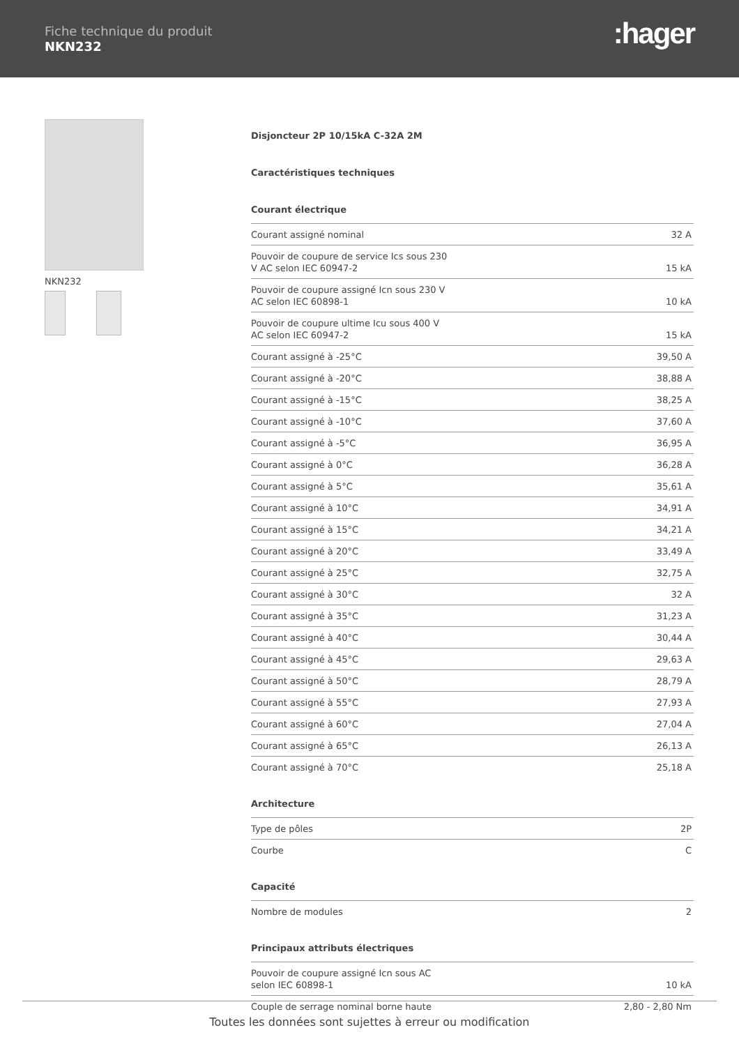Fiche technique du produit
NKN232
:hager
NKN232
Disjoncteur 2P 10/15kA C-32A 2M
Caractéristiques techniques
Courant électrique
| Courant assigné nominal | 32 A |
| Pouvoir de coupure de service Ics sous 230 V AC selon IEC 60947-2 | 15 kA |
| Pouvoir de coupure assigné Icn sous 230 V AC selon IEC 60898-1 | 10 kA |
| Pouvoir de coupure ultime Icu sous 400 V AC selon IEC 60947-2 | 15 kA |
| Courant assigné à -25°C | 39,50 A |
| Courant assigné à -20°C | 38,88 A |
| Courant assigné à -15°C | 38,25 A |
| Courant assigné à -10°C | 37,60 A |
| Courant assigné à -5°C | 36,95 A |
| Courant assigné à 0°C | 36,28 A |
| Courant assigné à 5°C | 35,61 A |
| Courant assigné à 10°C | 34,91 A |
| Courant assigné à 15°C | 34,21 A |
| Courant assigné à 20°C | 33,49 A |
| Courant assigné à 25°C | 32,75 A |
| Courant assigné à 30°C | 32 A |
| Courant assigné à 35°C | 31,23 A |
| Courant assigné à 40°C | 30,44 A |
| Courant assigné à 45°C | 29,63 A |
| Courant assigné à 50°C | 28,79 A |
| Courant assigné à 55°C | 27,93 A |
| Courant assigné à 60°C | 27,04 A |
| Courant assigné à 65°C | 26,13 A |
| Courant assigné à 70°C | 25,18 A |
Architecture
| Type de pôles | 2P |
| Courbe | C |
Capacité
| Nombre de modules | 2 |
Principaux attributs électriques
| Pouvoir de coupure assigné Icn sous AC selon IEC 60898-1 | 10 kA |
| Couple de serrage nominal borne haute | 2,80 - 2,80 Nm |
Toutes les données sont sujettes à erreur ou modification